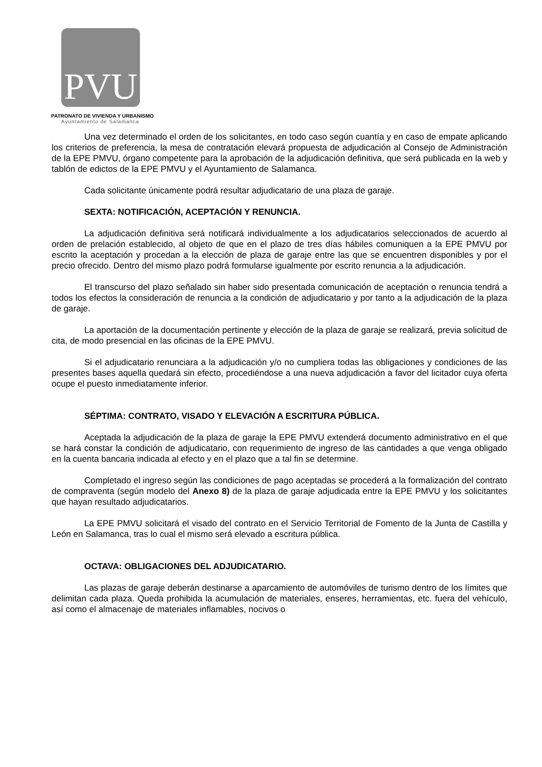PVU
PATRONATO DE VIVIENDA Y URBANISMO
Ayuntamiento de Salamanca
Una vez determinado el orden de los solicitantes, en todo caso según cuantía y en caso de empate aplicando los criterios de preferencia, la mesa de contratación elevará propuesta de adjudicación al Consejo de Administración de la EPE PMVU, órgano competente para la aprobación de la adjudicación definitiva, que será publicada en la web y tablón de edictos de la EPE PMVU y el Ayuntamiento de Salamanca.
Cada solicitante únicamente podrá resultar adjudicatario de una plaza de garaje.
SEXTA: NOTIFICACIÓN, ACEPTACIÓN Y RENUNCIA.
La adjudicación definitiva será notificará individualmente a los adjudicatarios seleccionados de acuerdo al orden de prelación establecido, al objeto de que en el plazo de tres días hábiles comuniquen a la EPE PMVU por escrito la aceptación y procedan a la elección de plaza de garaje entre las que se encuentren disponibles y por el precio ofrecido. Dentro del mismo plazo podrá formularse igualmente por escrito renuncia a la adjudicación.
El transcurso del plazo señalado sin haber sido presentada comunicación de aceptación o renuncia tendrá a todos los efectos la consideración de renuncia a la condición de adjudicatario y por tanto a la adjudicación de la plaza de garaje.
La aportación de la documentación pertinente y elección de la plaza de garaje se realizará, previa solicitud de cita, de modo presencial en las oficinas de la EPE PMVU.
Si el adjudicatario renunciara a la adjudicación y/o no cumpliera todas las obligaciones y condiciones de las presentes bases aquella quedará sin efecto, procediéndose a una nueva adjudicación a favor del licitador cuya oferta ocupe el puesto inmediatamente inferior.
SÉPTIMA: CONTRATO, VISADO Y ELEVACIÓN A ESCRITURA PÚBLICA.
Aceptada la adjudicación de la plaza de garaje la EPE PMVU extenderá documento administrativo en el que se hará constar la condición de adjudicatario, con requerimiento de ingreso de las cantidades a que venga obligado en la cuenta bancaria indicada al efecto y en el plazo que a tal fin se determine.
Completado el ingreso según las condiciones de pago aceptadas se procederá a la formalización del contrato de compraventa (según modelo del Anexo 8) de la plaza de garaje adjudicada entre la EPE PMVU y los solicitantes que hayan resultado adjudicatarios.
La EPE PMVU solicitará el visado del contrato en el Servicio Territorial de Fomento de la Junta de Castilla y León en Salamanca, tras lo cual el mismo será elevado a escritura pública.
OCTAVA: OBLIGACIONES DEL ADJUDICATARIO.
Las plazas de garaje deberán destinarse a aparcamiento de automóviles de turismo dentro de los límites que delimitan cada plaza. Queda prohibida la acumulación de materiales, enseres, herramientas, etc. fuera del vehículo, así como el almacenaje de materiales inflamables, nocivos o